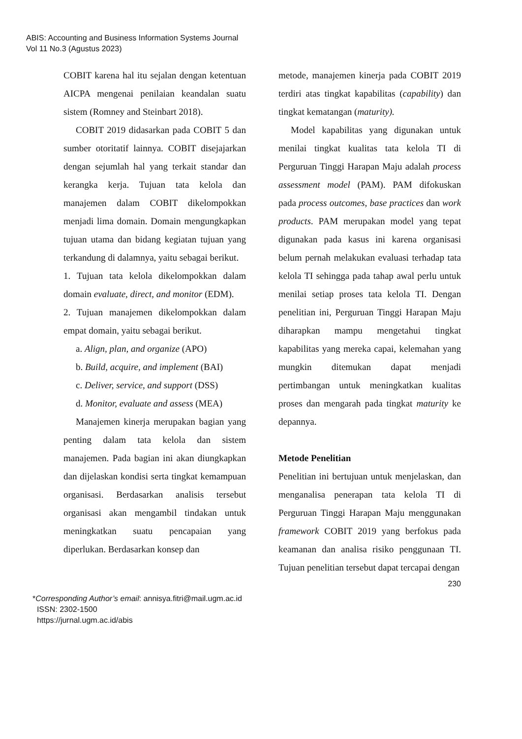ABIS: Accounting and Business Information Systems Journal
Vol 11 No.3 (Agustus 2023)
COBIT karena hal itu sejalan dengan ketentuan AICPA mengenai penilaian keandalan suatu sistem (Romney and Steinbart 2018).
COBIT 2019 didasarkan pada COBIT 5 dan sumber otoritatif lainnya. COBIT disejajarkan dengan sejumlah hal yang terkait standar dan kerangka kerja. Tujuan tata kelola dan manajemen dalam COBIT dikelompokkan menjadi lima domain. Domain mengungkapkan tujuan utama dan bidang kegiatan tujuan yang terkandung di dalamnya, yaitu sebagai berikut.
1. Tujuan tata kelola dikelompokkan dalam domain evaluate, direct, and monitor (EDM).
2. Tujuan manajemen dikelompokkan dalam empat domain, yaitu sebagai berikut.
a. Align, plan, and organize (APO)
b. Build, acquire, and implement (BAI)
c. Deliver, service, and support (DSS)
d. Monitor, evaluate and assess (MEA)
Manajemen kinerja merupakan bagian yang penting dalam tata kelola dan sistem manajemen. Pada bagian ini akan diungkapkan dan dijelaskan kondisi serta tingkat kemampuan organisasi. Berdasarkan analisis tersebut organisasi akan mengambil tindakan untuk meningkatkan suatu pencapaian yang diperlukan. Berdasarkan konsep dan
metode, manajemen kinerja pada COBIT 2019 terdiri atas tingkat kapabilitas (capability) dan tingkat kematangan (maturity).
Model kapabilitas yang digunakan untuk menilai tingkat kualitas tata kelola TI di Perguruan Tinggi Harapan Maju adalah process assessment model (PAM). PAM difokuskan pada process outcomes, base practices dan work products. PAM merupakan model yang tepat digunakan pada kasus ini karena organisasi belum pernah melakukan evaluasi terhadap tata kelola TI sehingga pada tahap awal perlu untuk menilai setiap proses tata kelola TI. Dengan penelitian ini, Perguruan Tinggi Harapan Maju diharapkan mampu mengetahui tingkat kapabilitas yang mereka capai, kelemahan yang mungkin ditemukan dapat menjadi pertimbangan untuk meningkatkan kualitas proses dan mengarah pada tingkat maturity ke depannya.
Metode Penelitian
Penelitian ini bertujuan untuk menjelaskan, dan menganalisa penerapan tata kelola TI di Perguruan Tinggi Harapan Maju menggunakan framework COBIT 2019 yang berfokus pada keamanan dan analisa risiko penggunaan TI. Tujuan penelitian tersebut dapat tercapai dengan
230
*Corresponding Author’s email: annisya.fitri@mail.ugm.ac.id
ISSN: 2302-1500
https://jurnal.ugm.ac.id/abis